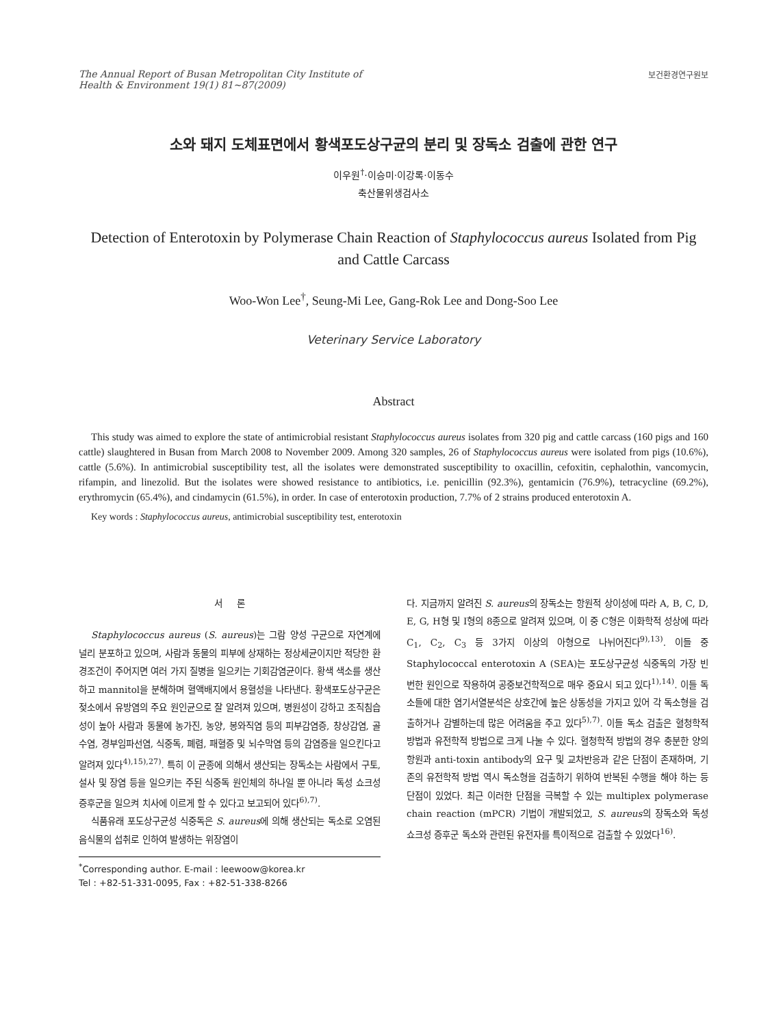The Annual Report of Busan Metropolitan City Institute of
Health & Environment 19(1) 81~87(2009)
보건환경연구원보
소와 돼지 도체표면에서 황색포도상구균의 분리 및 장독소 검출에 관한 연구
이우원<sup>†</sup>·이승미·이강록·이동수
축산물위생검사소
Detection of Enterotoxin by Polymerase Chain Reaction of Staphylococcus aureus Isolated from Pig and Cattle Carcass
Woo-Won Lee<sup>†</sup>, Seung-Mi Lee, Gang-Rok Lee and Dong-Soo Lee
Veterinary Service Laboratory
Abstract
This study was aimed to explore the state of antimicrobial resistant Staphylococcus aureus isolates from 320 pig and cattle carcass (160 pigs and 160 cattle) slaughtered in Busan from March 2008 to November 2009. Among 320 samples, 26 of Staphylococcus aureus were isolated from pigs (10.6%), cattle (5.6%). In antimicrobial susceptibility test, all the isolates were demonstrated susceptibility to oxacillin, cefoxitin, cephalothin, vancomycin, rifampin, and linezolid. But the isolates were showed resistance to antibiotics, i.e. penicillin (92.3%), gentamicin (76.9%), tetracycline (69.2%), erythromycin (65.4%), and cindamycin (61.5%), in order. In case of enterotoxin production, 7.7% of 2 strains produced enterotoxin A.
Key words : Staphylococcus aureus, antimicrobial susceptibility test, enterotoxin
서 론
Staphylococcus aureus (S. aureus)는 그람 양성 구균으로 자연계에 널리 분포하고 있으며, 사람과 동물의 피부에 상재하는 정상세균이지만 적당한 환경조건이 주어지면 여러 가지 질병을 일으키는 기회감염균이다. 황색 색소를 생산하고 mannitol을 분해하며 혈액배지에서 용혈성을 나타낸다. 황색포도상구균은 젖소에서 유방염의 주요 원인균으로 잘 알려져 있으며, 병원성이 강하고 조직침습성이 높아 사람과 동물에 농가진, 농양, 봉와직염 등의 피부감염증, 창상감염, 골수염, 경부임파선염, 식중독, 폐렴, 패혈증 및 뇌수막염 등의 감염증을 일으킨다고 알려져 있다<sup>4),15),27)</sup>. 특히 이 균종에 의해서 생산되는 장독소는 사람에서 구토, 설사 및 장염 등을 일으키는 주된 식중독 원인체의 하나일 뿐 아니라 독성 쇼크성 증후군을 일으켜 치사에 이르게 할 수 있다고 보고되어 있다<sup>6),7)</sup>.
식품유래 포도상구균성 식중독은 S. aureus에 의해 생산되는 독소로 오염된 음식물의 섭취로 인하여 발생하는 위장염이
<sup>*</sup> Corresponding author. E-mail : leewoow@korea.kr
Tel : +82-51-331-0095, Fax : +82-51-338-8266
다. 지금까지 알려진 S. aureus의 장독소는 항원적 상이성에 따라 A, B, C, D, E, G, H형 및 I형의 8종으로 알려져 있으며, 이 중 C형은 이화학적 성상에 따라 C<sub>1</sub>, C<sub>2</sub>, C<sub>3</sub> 등 3가지 이상의 아형으로 나뉘어진다<sup>9),13)</sup>. 이들 중 Staphylococcal enterotoxin A (SEA)는 포도상구균성 식중독의 가장 빈번한 원인으로 작용하여 공중보건학적으로 매우 중요시 되고 있다<sup>1),14)</sup>. 이들 독소들에 대한 염기서열분석은 상호간에 높은 상동성을 가지고 있어 각 독소형을 검출하거나 감별하는데 많은 어려움을 주고 있다<sup>5),7)</sup>. 이들 독소 검출은 혈청학적 방법과 유전학적 방법으로 크게 나눌 수 있다. 혈청학적 방법의 경우 충분한 양의 항원과 anti-toxin antibody의 요구 및 교차반응과 같은 단점이 존재하며, 기존의 유전학적 방법 역시 독소형을 검출하기 위하여 반복된 수행을 해야 하는 등 단점이 있었다. 최근 이러한 단점을 극복할 수 있는 multiplex polymerase chain reaction (mPCR) 기법이 개발되었고, S. aureus의 장독소와 독성 쇼크성 증후군 독소와 관련된 유전자를 특이적으로 검출할 수 있었다<sup>16)</sup>.